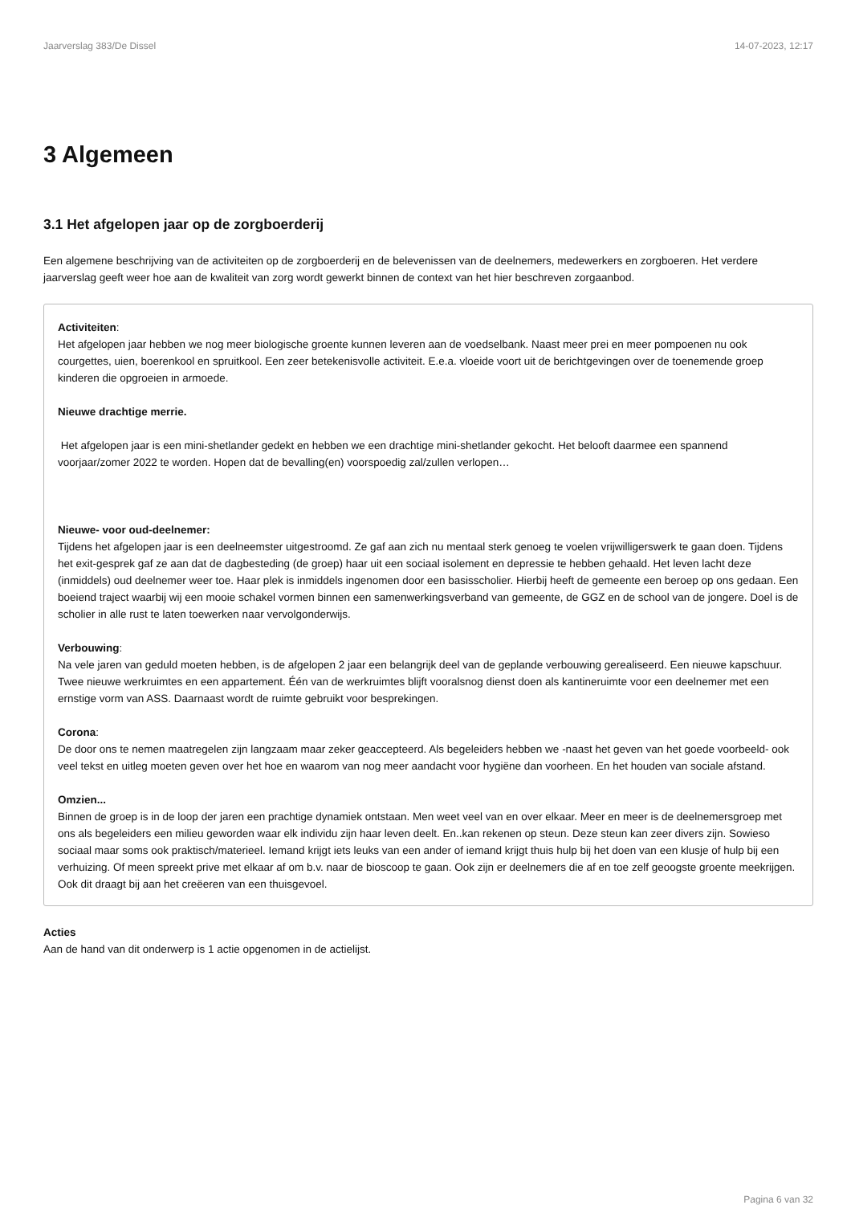Jaarverslag 383/De Dissel 14-07-2023, 12:17
3 Algemeen
3.1 Het afgelopen jaar op de zorgboerderij
Een algemene beschrijving van de activiteiten op de zorgboerderij en de belevenissen van de deelnemers, medewerkers en zorgboeren. Het verdere jaarverslag geeft weer hoe aan de kwaliteit van zorg wordt gewerkt binnen de context van het hier beschreven zorgaanbod.
Activiteiten:
Het afgelopen jaar hebben we nog meer biologische groente kunnen leveren aan de voedselbank. Naast meer prei en meer pompoenen nu ook courgettes, uien, boerenkool en spruitkool. Een zeer betekenisvolle activiteit. E.e.a. vloeide voort uit de berichtgevingen over de toenemende groep kinderen die opgroeien in armoede.
Nieuwe drachtige merrie.
Het afgelopen jaar is een mini-shetlander gedekt en hebben we een drachtige mini-shetlander gekocht. Het belooft daarmee een spannend voorjaar/zomer 2022 te worden. Hopen dat de bevalling(en) voorspoedig zal/zullen verlopen…
Nieuwe- voor oud-deelnemer:
Tijdens het afgelopen jaar is een deelneemster uitgestroomd. Ze gaf aan zich nu mentaal sterk genoeg te voelen vrijwilligerswerk te gaan doen. Tijdens het exit-gesprek gaf ze aan dat de dagbesteding (de groep) haar uit een sociaal isolement en depressie te hebben gehaald. Het leven lacht deze (inmiddels) oud deelnemer weer toe. Haar plek is inmiddels ingenomen door een basisscholier. Hierbij heeft de gemeente een beroep op ons gedaan. Een boeiend traject waarbij wij een mooie schakel vormen binnen een samenwerkingsverband van gemeente, de GGZ en de school van de jongere. Doel is de scholier in alle rust te laten toewerken naar vervolgonderwijs.
Verbouwing:
Na vele jaren van geduld moeten hebben, is de afgelopen 2 jaar een belangrijk deel van de geplande verbouwing gerealiseerd. Een nieuwe kapschuur. Twee nieuwe werkruimtes en een appartement. Één van de werkruimtes blijft vooralsnog dienst doen als kantineruimte voor een deelnemer met een ernstige vorm van ASS. Daarnaast wordt de ruimte gebruikt voor besprekingen.
Corona:
De door ons te nemen maatregelen zijn langzaam maar zeker geaccepteerd. Als begeleiders hebben we -naast het geven van het goede voorbeeld- ook veel tekst en uitleg moeten geven over het hoe en waarom van nog meer aandacht voor hygiëne dan voorheen. En het houden van sociale afstand.
Omzien...
Binnen de groep is in de loop der jaren een prachtige dynamiek ontstaan. Men weet veel van en over elkaar. Meer en meer is de deelnemersgroep met ons als begeleiders een milieu geworden waar elk individu zijn haar leven deelt. En..kan rekenen op steun. Deze steun kan zeer divers zijn. Sowieso sociaal maar soms ook praktisch/materieel. Iemand krijgt iets leuks van een ander of iemand krijgt thuis hulp bij het doen van een klusje of hulp bij een verhuizing. Of meen spreekt prive met elkaar af om b.v. naar de bioscoop te gaan. Ook zijn er deelnemers die af en toe zelf geoogste groente meekrijgen. Ook dit draagt bij aan het creëeren van een thuisgevoel.
Acties
Aan de hand van dit onderwerp is 1 actie opgenomen in de actielijst.
Pagina 6 van 32